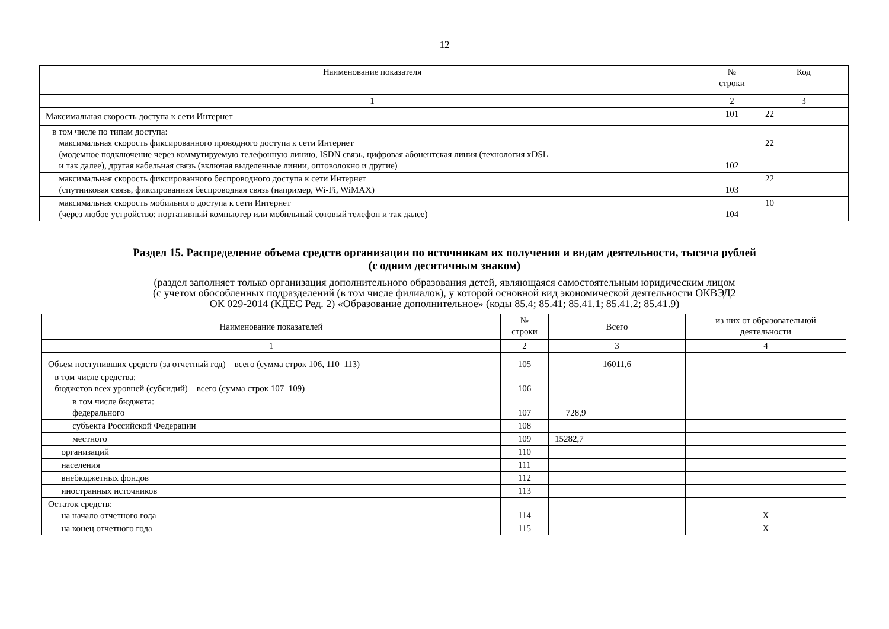12
| Наименование показателя | № строки | Код |
| --- | --- | --- |
| 1 | 2 | 3 |
| Максимальная скорость доступа к сети Интернет | 101 | 22 |
| в том числе по типам доступа: максимальная скорость фиксированного проводного доступа к сети Интернет (модемное подключение через коммутируемую телефонную линию, ISDN связь, цифровая абонентская линия (технология xDSL и так далее), другая кабельная связь (включая выделенные линии, оптоволокно и другие) | 102 | 22 |
| максимальная скорость фиксированного беспроводного доступа к сети Интернет (спутниковая связь, фиксированная беспроводная связь (например, Wi-Fi, WiMAX) | 103 | 22 |
| максимальная скорость мобильного доступа к сети Интернет (через любое устройство: портативный компьютер или мобильный сотовый телефон и так далее) | 104 | 10 |
Раздел 15. Распределение объема средств организации по источникам их получения и видам деятельности, тысяча рублей
(с одним десятичным знаком)
(раздел заполняет только организация дополнительного образования детей, являющаяся самостоятельным юридическим лицом
(с учетом обособленных подразделений (в том числе филиалов), у которой основной вид экономической деятельности ОКВЭД2
ОК 029-2014 (КДЕС Ред. 2) «Образование дополнительное» (коды 85.4; 85.41; 85.41.1; 85.41.2; 85.41.9)
| Наименование показателей | № строки | Всего | из них от образовательной деятельности |
| --- | --- | --- | --- |
| 1 | 2 | 3 | 4 |
| Объем поступивших средств (за отчетный год) – всего (сумма строк 106, 110–113) | 105 | 16011,6 | |
| в том числе средства: бюджетов всех уровней (субсидий) – всего (сумма строк 107–109) | 106 | | |
| в том числе бюджета: федерального | 107 | 728,9 | |
| субъекта Российской Федерации | 108 | | |
| местного | 109 | 15282,7 | |
| организаций | 110 | | |
| населения | 111 | | |
| внебюджетных фондов | 112 | | |
| иностранных источников | 113 | | |
| Остаток средств: на начало отчетного года | 114 | | Х |
| на конец отчетного года | 115 | | Х |